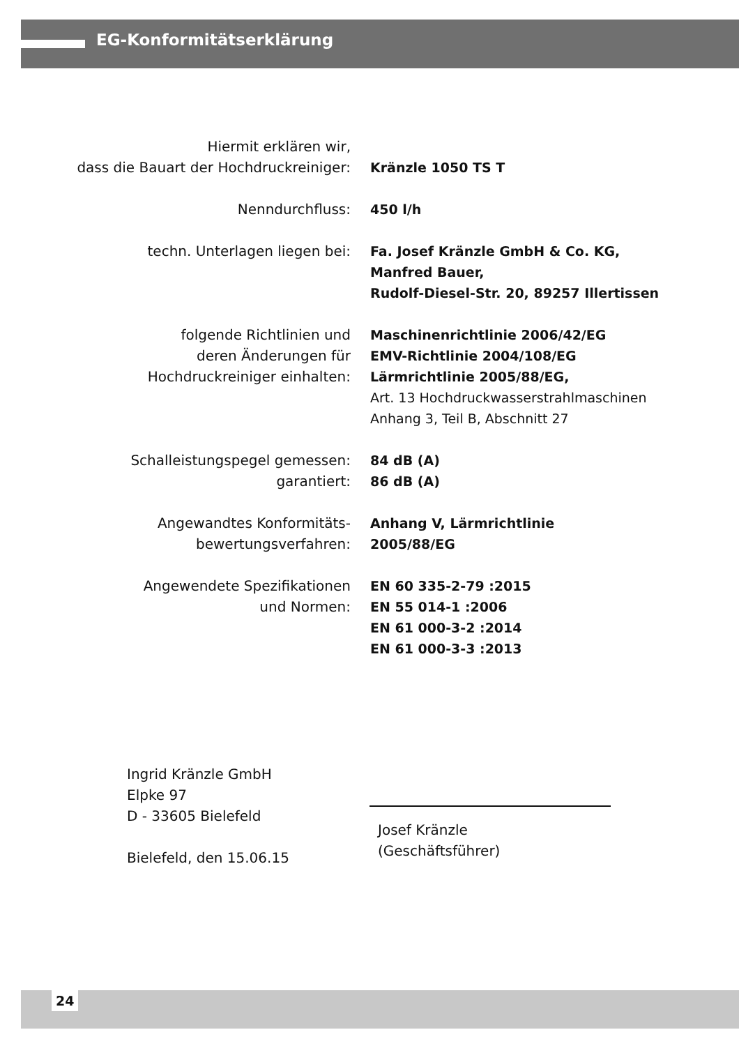EG-Konformitätserklärung
| Hiermit erklären wir, dass die Bauart der Hochdruckreiniger: | Kränzle 1050 TS T |
| Nenndurchfluss: | 450 l/h |
| techn. Unterlagen liegen bei: | Fa. Josef Kränzle GmbH & Co. KG, Manfred Bauer, Rudolf-Diesel-Str. 20, 89257 Illertissen |
| folgende Richtlinien und deren Änderungen für Hochdruckreiniger einhalten: | Maschinenrichtlinie 2006/42/EG EMV-Richtlinie 2004/108/EG Lärmrichtlinie 2005/88/EG, Art. 13 Hochdruckwasserstrahlmaschinen Anhang 3, Teil B, Abschnitt 27 |
| Schalleistungspegel gemessen: garantiert: | 84 dB (A) 86 dB (A) |
| Angewandtes Konformitäts- bewertungsverfahren: | Anhang V, Lärmrichtlinie 2005/88/EG |
| Angewendete Spezifikationen und Normen: | EN 60 335-2-79 :2015 EN 55 014-1 :2006 EN 61 000-3-2 :2014 EN 61 000-3-3 :2013 |
Ingrid Kränzle GmbH
Elpke 97
D - 33605 Bielefeld
Bielefeld, den 15.06.15
Josef Kränzle
(Geschäftsführer)
24